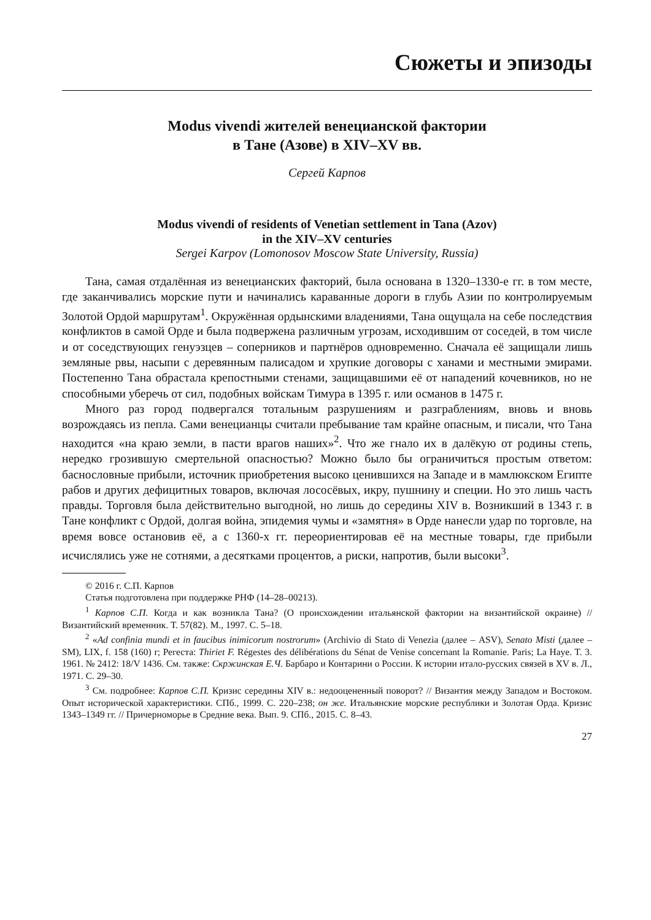Сюжеты и эпизоды
Modus vivendi жителей венецианской фактории
в Тане (Азове) в XIV–XV вв.
Сергей Карпов
Modus vivendi of residents of Venetian settlement in Tana (Azov)
in the XIV–XV centuries
Sergei Karpov (Lomonosov Moscow State University, Russia)
Тана, самая отдалённая из венецианских факторий, была основана в 1320–1330-е гг. в том месте, где заканчивались морские пути и начинались караванные дороги в глубь Азии по контролируемым Золотой Ордой маршрутам<sup>1</sup>. Окружённая ордынскими владениями, Тана ощущала на себе последствия конфликтов в самой Орде и была подвержена различным угрозам, исходившим от соседей, в том числе и от соседствующих генуэзцев – соперников и партнёров одновременно. Сначала её защищали лишь земляные рвы, насыпи с деревянным палисадом и хрупкие договоры с ханами и местными эмирами. Постепенно Тана обрастала крепостными стенами, защищавшими её от нападений кочевников, но не способными уберечь от сил, подобных войскам Тимура в 1395 г. или османов в 1475 г.
Много раз город подвергался тотальным разрушениям и разграблениям, вновь и вновь возрождаясь из пепла. Сами венецианцы считали пребывание там крайне опасным, и писали, что Тана находится «на краю земли, в пасти врагов наших»<sup>2</sup>. Что же гнало их в далёкую от родины степь, нередко грозившую смертельной опасностью? Можно было бы ограничиться простым ответом: баснословные прибыли, источник приобретения высоко ценившихся на Западе и в мамлюкском Египте рабов и других дефицитных товаров, включая лососёвых, икру, пушнину и специи. Но это лишь часть правды. Торговля была действительно выгодной, но лишь до середины XIV в. Возникший в 1343 г. в Тане конфликт с Ордой, долгая война, эпидемия чумы и «замятня» в Орде нанесли удар по торговле, на время вовсе остановив её, а с 1360-х гг. переориентировав её на местные товары, где прибыли исчислялись уже не сотнями, а десятками процентов, а риски, напротив, были высоки<sup>3</sup>.
© 2016 г. С.П. Карпов
Статья подготовлена при поддержке РНФ (14–28–00213).
<sup>1</sup> Карпов С.П. Когда и как возникла Тана? (О происхождении итальянской фактории на византийской окраине) // Византийский временник. Т. 57(82). М., 1997. С. 5–18.
<sup>2</sup> «Ad confinia mundi et in faucibus inimicorum nostrorum» (Archivio di Stato di Venezia (далее – ASV), Senato Misti (далее – SM), LIX, f. 158 (160) r; Регеста: Thiriet F. Régestes des délibérations du Sénat de Venise concernant la Romanie. Paris; La Haye. T. 3. 1961. № 2412: 18/V 1436. См. также: Скржинская Е.Ч. Барбаро и Контарини о России. К истории итало-русских связей в XV в. Л., 1971. С. 29–30.
<sup>3</sup> См. подробнее: Карпов С.П. Кризис середины XIV в.: недооцененный поворот? // Византия между Западом и Востоком. Опыт исторической характеристики. СПб., 1999. С. 220–238; он же. Итальянские морские республики и Золотая Орда. Кризис 1343–1349 гг. // Причерноморье в Средние века. Вып. 9. СПб., 2015. С. 8–43.
27